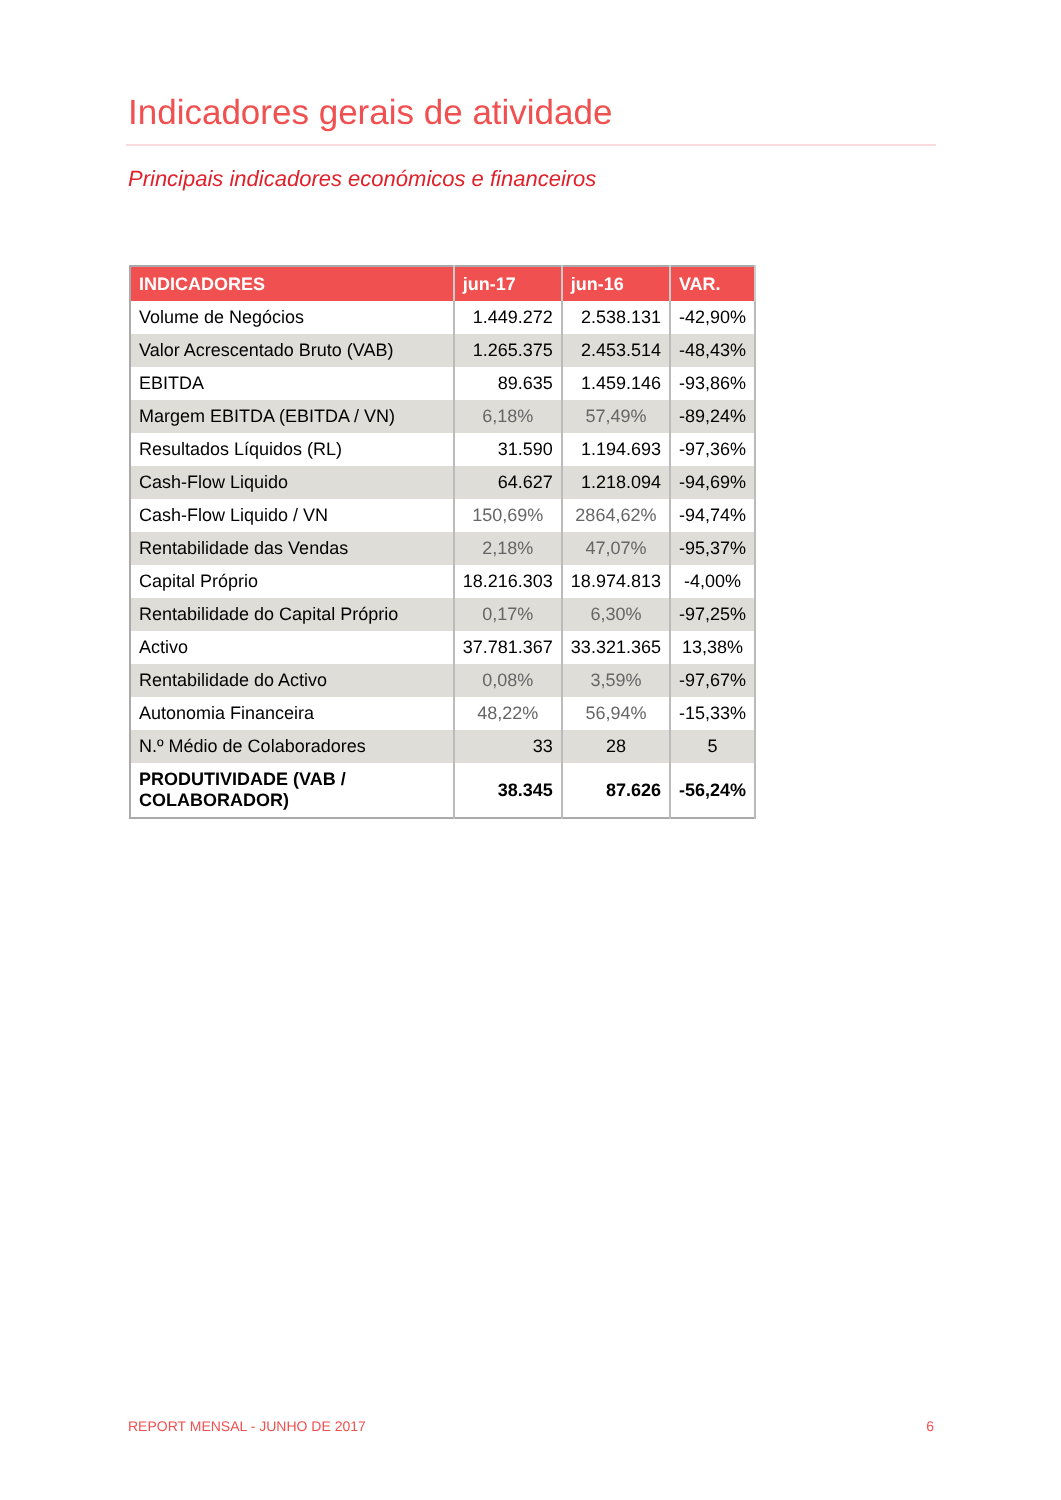Indicadores gerais de atividade
Principais indicadores económicos e financeiros
| INDICADORES | jun-17 | jun-16 | VAR. |
| --- | --- | --- | --- |
| Volume de Negócios | 1.449.272 | 2.538.131 | -42,90% |
| Valor Acrescentado Bruto (VAB) | 1.265.375 | 2.453.514 | -48,43% |
| EBITDA | 89.635 | 1.459.146 | -93,86% |
| Margem EBITDA (EBITDA / VN) | 6,18% | 57,49% | -89,24% |
| Resultados Líquidos (RL) | 31.590 | 1.194.693 | -97,36% |
| Cash-Flow Liquido | 64.627 | 1.218.094 | -94,69% |
| Cash-Flow Liquido / VN | 150,69% | 2864,62% | -94,74% |
| Rentabilidade das Vendas | 2,18% | 47,07% | -95,37% |
| Capital Próprio | 18.216.303 | 18.974.813 | -4,00% |
| Rentabilidade do Capital Próprio | 0,17% | 6,30% | -97,25% |
| Activo | 37.781.367 | 33.321.365 | 13,38% |
| Rentabilidade do Activo | 0,08% | 3,59% | -97,67% |
| Autonomia Financeira | 48,22% | 56,94% | -15,33% |
| N.º Médio de Colaboradores | 33 | 28 | 5 |
| PRODUTIVIDADE (VAB / COLABORADOR) | 38.345 | 87.626 | -56,24% |
REPORT MENSAL - JUNHO DE 2017 6